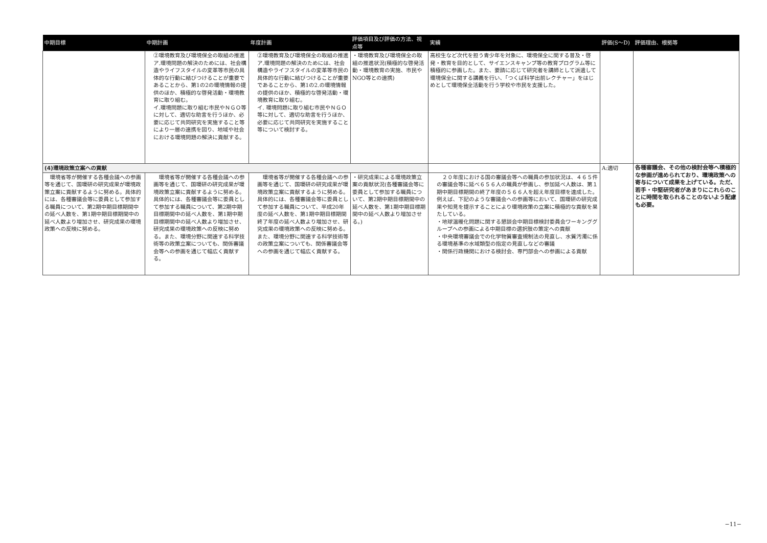| 中期目標 | 中期計画 | 年度計画 | 評価項目及び評価の方法、視点等 | 実績 | 評価(S～D) | 評価理由、根拠等 |
| --- | --- | --- | --- | --- | --- | --- |
| | ②環境教育及び環境保全の取組の推進 ア.環境問題の解決のためには、社会構造やライフスタイルの変革等市民の具体的な行動に結びつけることが重要であることから、第1の2の環境情報の提供のほか、積極的な啓発活動・環境教育に取り組む。 イ.環境問題に取り組む市民やＮＧＯ等に対して、適切な助言を行うほか、必要に応じて共同研究を実施すること等により一層の連携を図り、地域や社会における環境問題の解決に貢献する。 | ②環境教育及び環境保全の取組の推進 ア.環境問題の解決のためには、社会構造やライフスタイルの変革等市民の具体的な行動に結びつけることが重要であることから、第1の2.の環境情報の提供のほか、積極的な啓発活動・環境教育に取り組む。 イ. 環境問題に取り組む市民やＮＧＯ等に対して、適切な助言を行うほか、必要に応じて共同研究を実施すること等について検討する。 | ・環境教育及び環境保全の取組の推進状況(積極的な啓発活動・環境教育の実施、市民やNGO等との連携) | 高校生など次代を担う青少年を対象に、環境保全に関する普及・啓発・教育を目的として、サイエンスキャンプ等の教育プログラム等に積極的に参画した。また、要請に応じて研究者を講師として派遣して環境保全に関する講義を行い、「つくば科学出前レクチャー」をはじめとして環境保全活動を行う学校や市民を支援した。 | | |
| (4)環境政策立案への貢献 | | | | | A:適切 | 各種審議会、その他の検討会等へ積極的な参画が進められており、環境政策への寄与について成果を上げている。ただ、若手・中堅研究者があまりにこれらのことに時間を取られることのないよう配慮も必要。 |
| 環境省等が開催する各種会議への参画等を通じて、国環研の研究成果が環境政策立案に貢献するように努める。具体的には、各種審議会等に委員として参加する職員について、第2期中期目標期間中の延べ人数を、第1期中期目標期間中の延べ人数より増加させ、研究成果の環境政策への反映に努める。 | 環境省等が開催する各種会議への参画等を通じて、国環研の研究成果が環境政策立案に貢献するように努める。具体的には、各種審議会等に委員として参加する職員について、第2期中期目標期間中の延べ人数を、第1期中期目標期間中の延べ人数より増加させ、研究成果の環境政策への反映に努める。また、環境分野に関連する科学技術等の政策立案についても、関係審議会等への参画を通じて幅広く貢献する。 | 環境省等が開催する各種会議への参画等を通じて、国環研の研究成果が環境政策立案に貢献するように努める。具体的には、各種審議会等に委員として参加する職員について、平成20年度の延べ人数を、第1期中期目標期間終了年度の延べ人数より増加させ、研究成果の環境政策への反映に努める。また、環境分野に関連する科学技術等の政策立案についても、関係審議会等への参画を通じて幅広く貢献する。 | ・研究成果による環境政策立案の貢献状況(各種審議会等に委員として参加する職員について、第2期中期目標期間中の延べ人数を、第1期中期目標期間中の延べ人数より増加させる。) | ２０年度における国の審議会等への職員の参加状況は、４６５件の審議会等に延べ６５６人の職員が参画し、参加延べ人数は、第１期中期目標期間の終了年度の５６６人を超え年度目標を達成した。例えば、下記のような審議会への参画等において、国環研の研究成果や知見を提示することにより環境政策の立案に積極的な貢献を果たしている。 ・地球温暖化問題に関する懇談会中期目標検討委員会ワーキンググループへの参画による中期目標の選択肢の策定への貢献 ・中央環境審議会での化学物質審査規制法の見直し、水質汚濁に係る環境基準の水域類型の指定の見直しなどの審議 ・関係行政機関における検討会、専門部会への参画による貢献 | | |
−11−